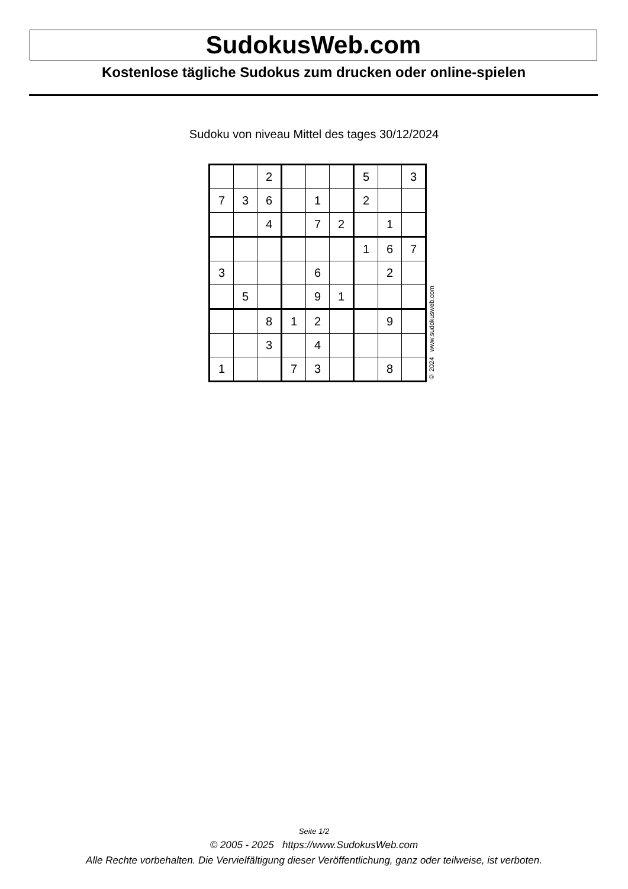SudokusWeb.com
Kostenlose tägliche Sudokus zum drucken oder online-spielen
Sudoku von niveau Mittel des tages 30/12/2024
| | | 2 | | | | 5 | | 3 |
| 7 | 3 | 6 | | 1 | | 2 | | |
| | | 4 | | 7 | 2 | | 1 | |
| | | | | | | 1 | 6 | 7 |
| 3 | | | | 6 | | | 2 | |
| | 5 | | | 9 | 1 | | | |
| | | 8 | 1 | 2 | | | 9 | |
| | | 3 | | 4 | | | | |
| 1 | | | 7 | 3 | | | 8 | |
© 2024 www.sudokusweb.com
Seite 1/2
© 2005 - 2025 https://www.SudokusWeb.com
Alle Rechte vorbehalten. Die Vervielfältigung dieser Veröffentlichung, ganz oder teilweise, ist verboten.